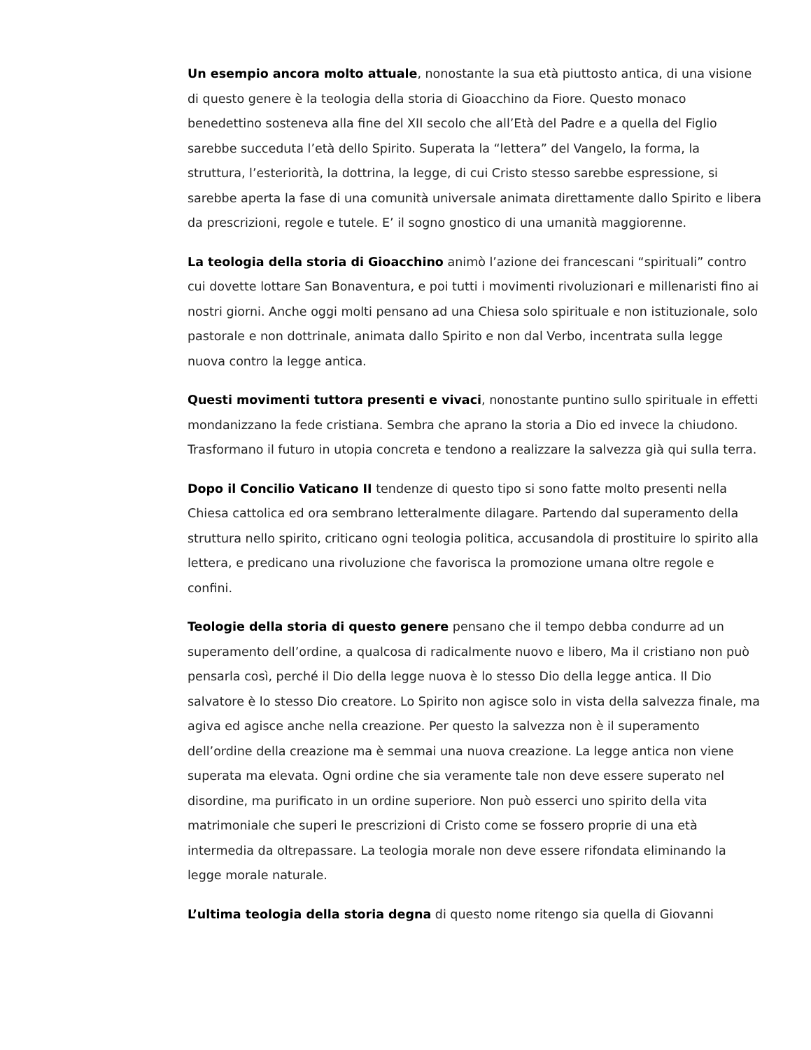Un esempio ancora molto attuale, nonostante la sua età piuttosto antica, di una visione di questo genere è la teologia della storia di Gioacchino da Fiore. Questo monaco benedettino sosteneva alla fine del XII secolo che all’Età del Padre e a quella del Figlio sarebbe succeduta l’età dello Spirito. Superata la “lettera” del Vangelo, la forma, la struttura, l’esteriorità, la dottrina, la legge, di cui Cristo stesso sarebbe espressione, si sarebbe aperta la fase di una comunità universale animata direttamente dallo Spirito e libera da prescrizioni, regole e tutele. E’ il sogno gnostico di una umanità maggiorenne.
La teologia della storia di Gioacchino animò l’azione dei francescani “spirituali” contro cui dovette lottare San Bonaventura, e poi tutti i movimenti rivoluzionari e millenaristi fino ai nostri giorni. Anche oggi molti pensano ad una Chiesa solo spirituale e non istituzionale, solo pastorale e non dottrinale, animata dallo Spirito e non dal Verbo, incentrata sulla legge nuova contro la legge antica.
Questi movimenti tuttora presenti e vivaci, nonostante puntino sullo spirituale in effetti mondanizzano la fede cristiana. Sembra che aprano la storia a Dio ed invece la chiudono. Trasformano il futuro in utopia concreta e tendono a realizzare la salvezza già qui sulla terra.
Dopo il Concilio Vaticano II tendenze di questo tipo si sono fatte molto presenti nella Chiesa cattolica ed ora sembrano letteralmente dilagare. Partendo dal superamento della struttura nello spirito, criticano ogni teologia politica, accusandola di prostituire lo spirito alla lettera, e predicano una rivoluzione che favorisca la promozione umana oltre regole e confini.
Teologie della storia di questo genere pensano che il tempo debba condurre ad un superamento dell’ordine, a qualcosa di radicalmente nuovo e libero, Ma il cristiano non può pensarla così, perché il Dio della legge nuova è lo stesso Dio della legge antica. Il Dio salvatore è lo stesso Dio creatore. Lo Spirito non agisce solo in vista della salvezza finale, ma agiva ed agisce anche nella creazione. Per questo la salvezza non è il superamento dell’ordine della creazione ma è semmai una nuova creazione. La legge antica non viene superata ma elevata. Ogni ordine che sia veramente tale non deve essere superato nel disordine, ma purificato in un ordine superiore. Non può esserci uno spirito della vita matrimoniale che superi le prescrizioni di Cristo come se fossero proprie di una età intermedia da oltrepassare. La teologia morale non deve essere rifondata eliminando la legge morale naturale.
L’ultima teologia della storia degna di questo nome ritengo sia quella di Giovanni